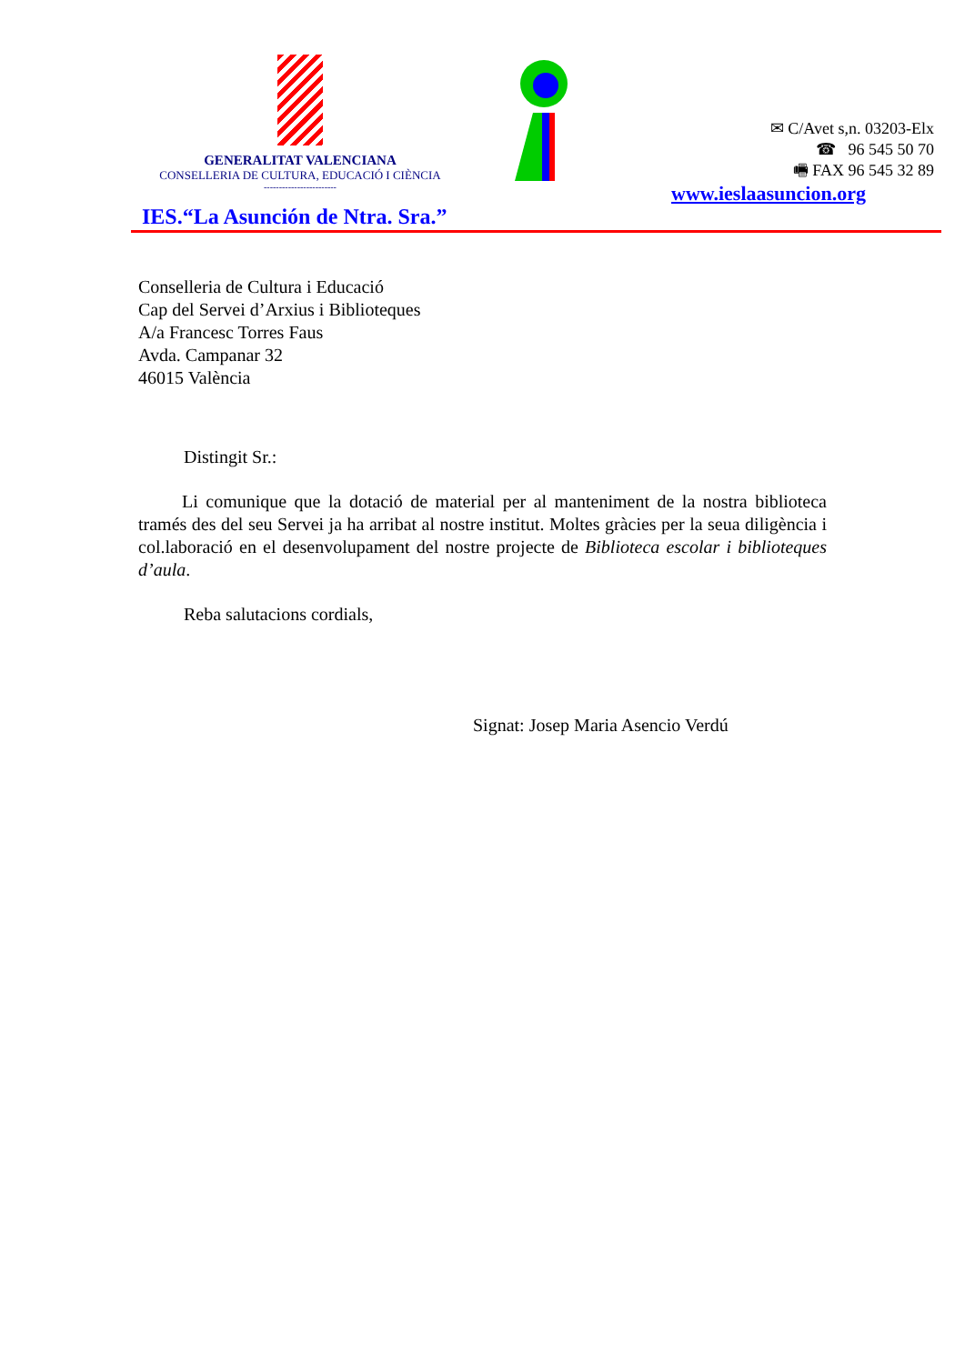GENERALITAT VALENCIANA
CONSELLERIA DE CULTURA, EDUCACIÓ I CIÈNCIA
------------------------
✉ C/Avet s,n. 03203-Elx
☎ 96 545 50 70
🖷 FAX 96 545 32 89
www.ieslaasuncion.org
IES.“La Asunción de Ntra. Sra.”
Conselleria de Cultura i Educació
Cap del Servei d’Arxius i Biblioteques
A/a Francesc Torres Faus
Avda. Campanar 32
46015 València
Distingit Sr.:
Li comunique que la dotació de material per al manteniment de la nostra biblioteca tramés des del seu Servei ja ha arribat al nostre institut. Moltes gràcies per la seua diligència i col.laboració en el desenvolupament del nostre projecte de Biblioteca escolar i biblioteques d’aula.
Reba salutacions cordials,
Signat: Josep Maria Asencio Verdú